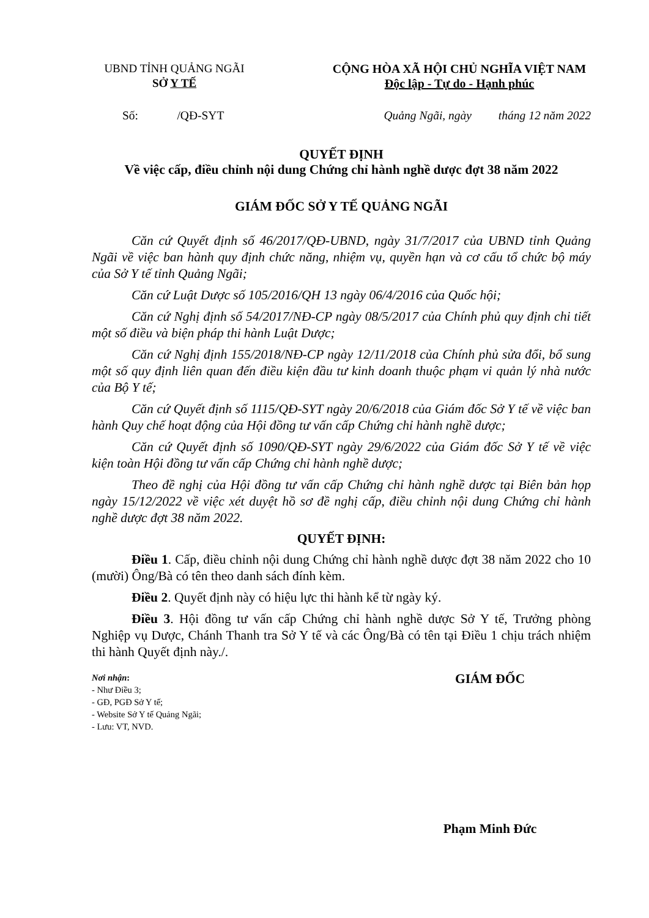UBND TỈNH QUẢNG NGÃI
SỞ Y TẾ
CỘNG HÒA XÃ HỘI CHỦ NGHĨA VIỆT NAM
Độc lập - Tự do - Hạnh phúc
Số: /QĐ-SYT Quảng Ngãi, ngày tháng 12 năm 2022
QUYẾT ĐỊNH
Về việc cấp, điều chỉnh nội dung Chứng chỉ hành nghề dược đợt 38 năm 2022
GIÁM ĐỐC SỞ Y TẾ QUẢNG NGÃI
Căn cứ Quyết định số 46/2017/QĐ-UBND, ngày 31/7/2017 của UBND tỉnh Quảng Ngãi về việc ban hành quy định chức năng, nhiệm vụ, quyền hạn và cơ cấu tổ chức bộ máy của Sở Y tế tỉnh Quảng Ngãi;
Căn cứ Luật Dược số 105/2016/QH 13 ngày 06/4/2016 của Quốc hội;
Căn cứ Nghị định số 54/2017/NĐ-CP ngày 08/5/2017 của Chính phủ quy định chi tiết một số điều và biện pháp thi hành Luật Dược;
Căn cứ Nghị định 155/2018/NĐ-CP ngày 12/11/2018 của Chính phủ sửa đổi, bổ sung một số quy định liên quan đến điều kiện đầu tư kinh doanh thuộc phạm vi quản lý nhà nước của Bộ Y tế;
Căn cứ Quyết định số 1115/QĐ-SYT ngày 20/6/2018 của Giám đốc Sở Y tế về việc ban hành Quy chế hoạt động của Hội đồng tư vấn cấp Chứng chỉ hành nghề dược;
Căn cứ Quyết định số 1090/QĐ-SYT ngày 29/6/2022 của Giám đốc Sở Y tế về việc kiện toàn Hội đồng tư vấn cấp Chứng chỉ hành nghề dược;
Theo đề nghị của Hội đồng tư vấn cấp Chứng chỉ hành nghề dược tại Biên bản họp ngày 15/12/2022 về việc xét duyệt hồ sơ đề nghị cấp, điều chỉnh nội dung Chứng chỉ hành nghề dược đợt 38 năm 2022.
QUYẾT ĐỊNH:
Điều 1. Cấp, điều chỉnh nội dung Chứng chỉ hành nghề dược đợt 38 năm 2022 cho 10 (mười) Ông/Bà có tên theo danh sách đính kèm.
Điều 2. Quyết định này có hiệu lực thi hành kể từ ngày ký.
Điều 3. Hội đồng tư vấn cấp Chứng chỉ hành nghề dược Sở Y tế, Trưởng phòng Nghiệp vụ Dược, Chánh Thanh tra Sở Y tế và các Ông/Bà có tên tại Điều 1 chịu trách nhiệm thi hành Quyết định này./.
Nơi nhận:
- Như Điều 3;
- GĐ, PGĐ Sở Y tế;
- Website Sở Y tế Quảng Ngãi;
- Lưu: VT, NVD.
GIÁM ĐỐC
Phạm Minh Đức